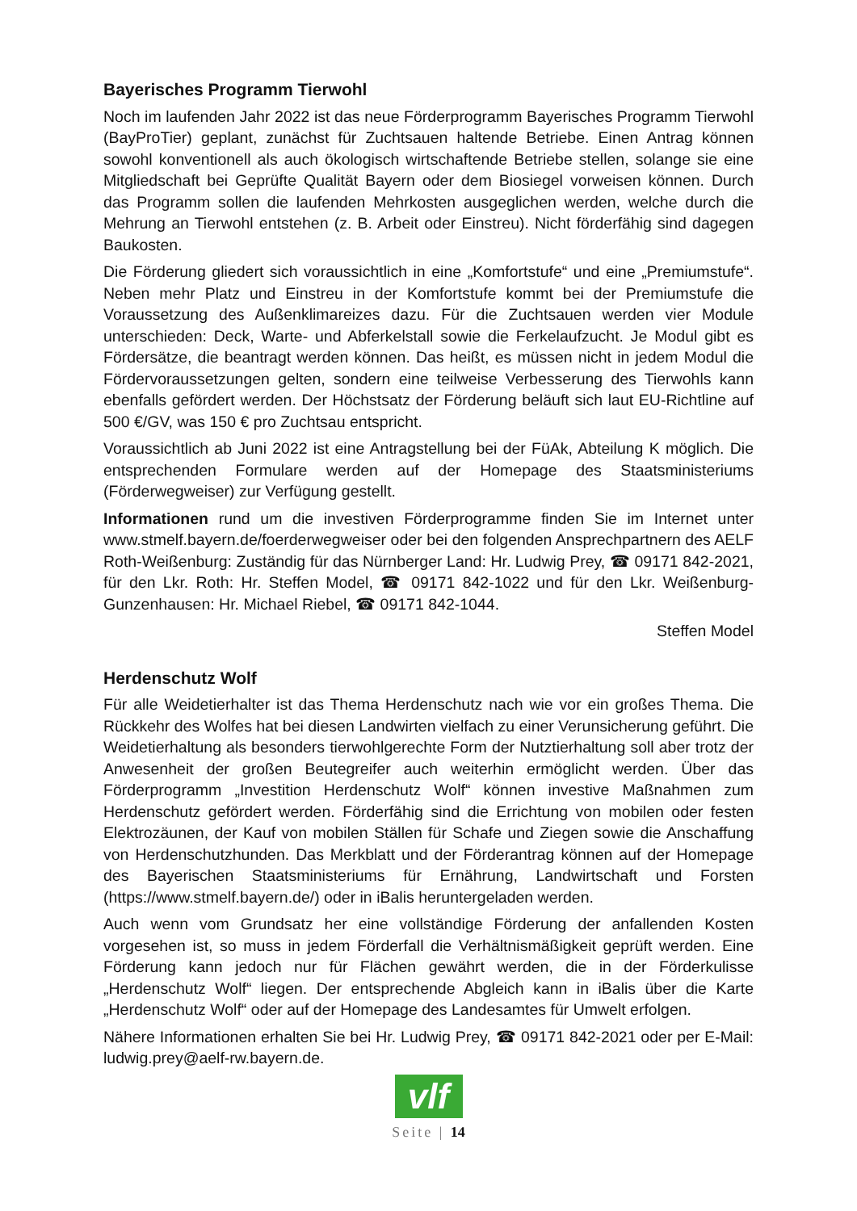Bayerisches Programm Tierwohl
Noch im laufenden Jahr 2022 ist das neue Förderprogramm Bayerisches Programm Tierwohl (BayProTier) geplant, zunächst für Zuchtsauen haltende Betriebe. Einen Antrag können sowohl konventionell als auch ökologisch wirtschaftende Betriebe stellen, solange sie eine Mitgliedschaft bei Geprüfte Qualität Bayern oder dem Biosiegel vorweisen können. Durch das Programm sollen die laufenden Mehrkosten ausgeglichen werden, welche durch die Mehrung an Tierwohl entstehen (z. B. Arbeit oder Einstreu). Nicht förderfähig sind dagegen Baukosten.
Die Förderung gliedert sich voraussichtlich in eine „Komfortstufe“ und eine „Premiumstufe“. Neben mehr Platz und Einstreu in der Komfortstufe kommt bei der Premiumstufe die Voraussetzung des Außenklimareizes dazu. Für die Zuchtsauen werden vier Module unterschieden: Deck, Warte- und Abferkelstall sowie die Ferkelaufzucht. Je Modul gibt es Fördersätze, die beantragt werden können. Das heißt, es müssen nicht in jedem Modul die Fördervoraussetzungen gelten, sondern eine teilweise Verbesserung des Tierwohls kann ebenfalls gefördert werden. Der Höchstsatz der Förderung beläuft sich laut EU-Richtline auf 500 €/GV, was 150 € pro Zuchtsau entspricht.
Voraussichtlich ab Juni 2022 ist eine Antragstellung bei der FüAk, Abteilung K möglich. Die entsprechenden Formulare werden auf der Homepage des Staatsministeriums (Förderwegweiser) zur Verfügung gestellt.
Informationen rund um die investiven Förderprogramme finden Sie im Internet unter www.stmelf.bayern.de/foerderwegweiser oder bei den folgenden Ansprechpartnern des AELF Roth-Weißenburg: Zuständig für das Nürnberger Land: Hr. Ludwig Prey, ☎ 09171 842-2021, für den Lkr. Roth: Hr. Steffen Model, ☎ 09171 842-1022 und für den Lkr. Weißenburg-Gunzenhausen: Hr. Michael Riebel, ☎ 09171 842-1044.
Steffen Model
Herdenschutz Wolf
Für alle Weidetierhalter ist das Thema Herdenschutz nach wie vor ein großes Thema. Die Rückkehr des Wolfes hat bei diesen Landwirten vielfach zu einer Verunsicherung geführt. Die Weidetierhaltung als besonders tierwohlgerechte Form der Nutztierhaltung soll aber trotz der Anwesenheit der großen Beutegreifer auch weiterhin ermöglicht werden. Über das Förderprogramm „Investition Herdenschutz Wolf“ können investive Maßnahmen zum Herdenschutz gefördert werden. Förderfähig sind die Errichtung von mobilen oder festen Elektrozäunen, der Kauf von mobilen Ställen für Schafe und Ziegen sowie die Anschaffung von Herdenschutzhunden. Das Merkblatt und der Förderantrag können auf der Homepage des Bayerischen Staatsministeriums für Ernährung, Landwirtschaft und Forsten (https://www.stmelf.bayern.de/) oder in iBalis heruntergeladen werden.
Auch wenn vom Grundsatz her eine vollständige Förderung der anfallenden Kosten vorgesehen ist, so muss in jedem Förderfall die Verhältnismäßigkeit geprüft werden. Eine Förderung kann jedoch nur für Flächen gewährt werden, die in der Förderkulisse „Herdenschutz Wolf“ liegen. Der entsprechende Abgleich kann in iBalis über die Karte „Herdenschutz Wolf“ oder auf der Homepage des Landesamtes für Umwelt erfolgen.
Nähere Informationen erhalten Sie bei Hr. Ludwig Prey, ☎ 09171 842-2021 oder per E-Mail: ludwig.prey@aelf-rw.bayern.de.
vlf
Seite | 14